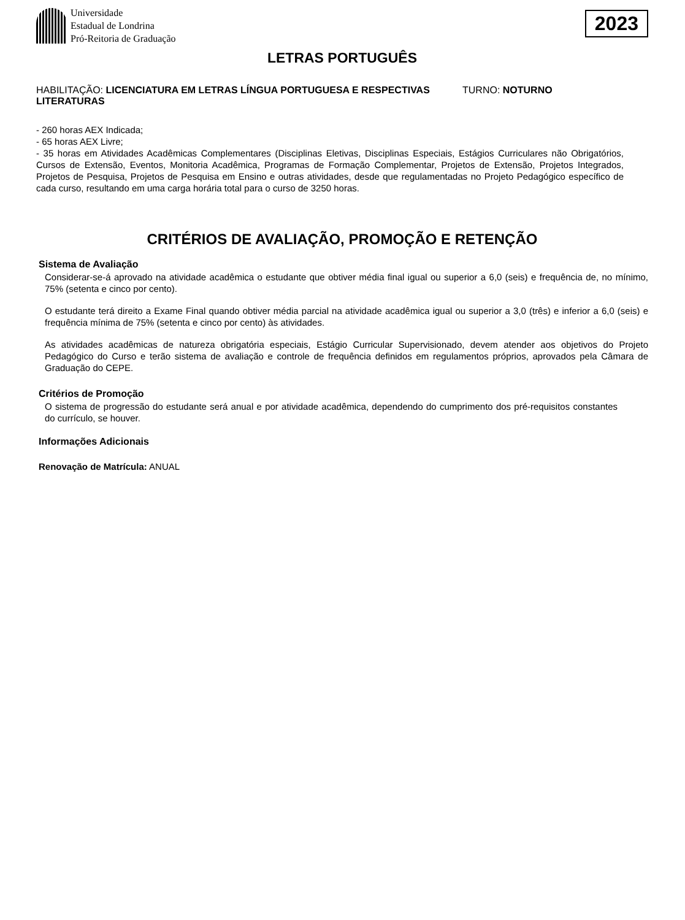Universidade
Estadual de Londrina
Pró-Reitoria de Graduação
2023
LETRAS PORTUGUÊS
HABILITAÇÃO: LICENCIATURA EM LETRAS LÍNGUA PORTUGUESA E RESPECTIVAS LITERATURAS
TURNO: NOTURNO
- 260 horas AEX Indicada;
- 65 horas AEX Livre;
- 35 horas em Atividades Acadêmicas Complementares (Disciplinas Eletivas, Disciplinas Especiais, Estágios Curriculares não Obrigatórios, Cursos de Extensão, Eventos, Monitoria Acadêmica, Programas de Formação Complementar, Projetos de Extensão, Projetos Integrados, Projetos de Pesquisa, Projetos de Pesquisa em Ensino e outras atividades, desde que regulamentadas no Projeto Pedagógico específico de cada curso, resultando em uma carga horária total para o curso de 3250 horas.
CRITÉRIOS DE AVALIAÇÃO, PROMOÇÃO E RETENÇÃO
Sistema de Avaliação
Considerar-se-á aprovado na atividade acadêmica o estudante que obtiver média final igual ou superior a 6,0 (seis) e frequência de, no mínimo, 75% (setenta e cinco por cento).
O estudante terá direito a Exame Final quando obtiver média parcial na atividade acadêmica igual ou superior a 3,0 (três) e inferior a 6,0 (seis) e frequência mínima de 75% (setenta e cinco por cento) às atividades.
As atividades acadêmicas de natureza obrigatória especiais, Estágio Curricular Supervisionado, devem atender aos objetivos do Projeto Pedagógico do Curso e terão sistema de avaliação e controle de frequência definidos em regulamentos próprios, aprovados pela Câmara de Graduação do CEPE.
Critérios de Promoção
O sistema de progressão do estudante será anual e por atividade acadêmica, dependendo do cumprimento dos pré-requisitos constantes do currículo, se houver.
Informações Adicionais
Renovação de Matrícula: ANUAL